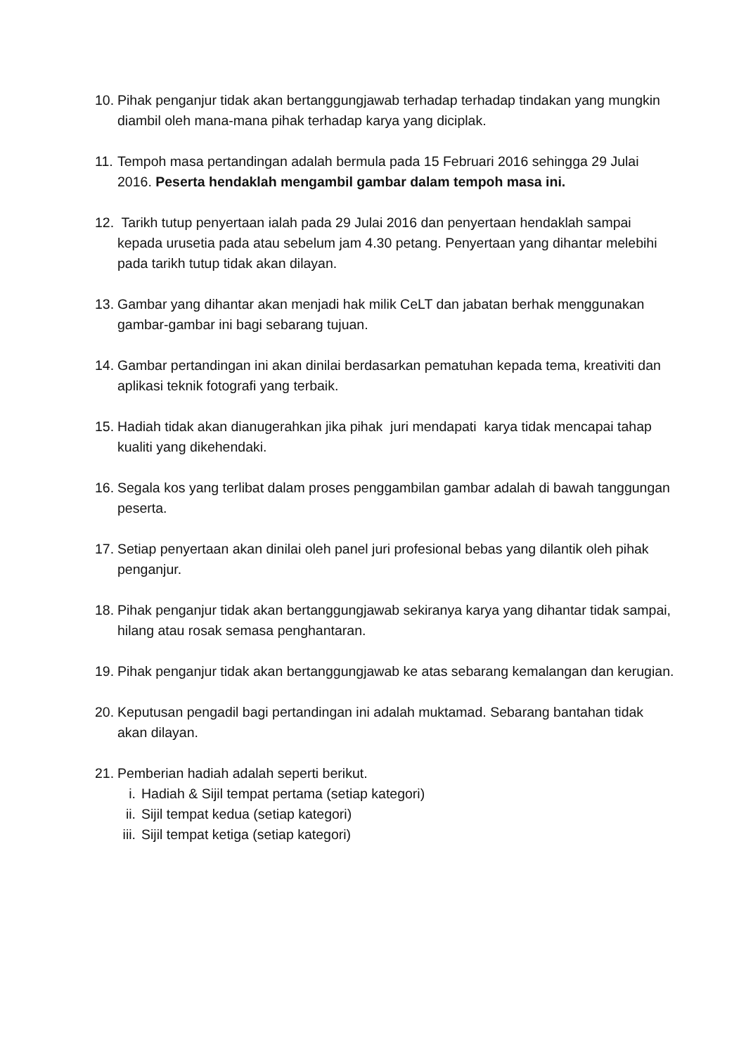10.
Pihak penganjur tidak akan bertanggungjawab terhadap terhadap tindakan yang mungkin diambil oleh mana-mana pihak terhadap karya yang diciplak.
11.
Tempoh masa pertandingan adalah bermula pada 15 Februari 2016 sehingga 29 Julai 2016. Peserta hendaklah mengambil gambar dalam tempoh masa ini.
12.
Tarikh tutup penyertaan ialah pada 29 Julai 2016 dan penyertaan hendaklah sampai kepada urusetia pada atau sebelum jam 4.30 petang. Penyertaan yang dihantar melebihi pada tarikh tutup tidak akan dilayan.
13.
Gambar yang dihantar akan menjadi hak milik CeLT dan jabatan berhak menggunakan gambar-gambar ini bagi sebarang tujuan.
14.
Gambar pertandingan ini akan dinilai berdasarkan pematuhan kepada tema, kreativiti dan aplikasi teknik fotografi yang terbaik.
15.
Hadiah tidak akan dianugerahkan jika pihak juri mendapati karya tidak mencapai tahap kualiti yang dikehendaki.
16.
Segala kos yang terlibat dalam proses penggambilan gambar adalah di bawah tanggungan peserta.
17.
Setiap penyertaan akan dinilai oleh panel juri profesional bebas yang dilantik oleh pihak penganjur.
18.
Pihak penganjur tidak akan bertanggungjawab sekiranya karya yang dihantar tidak sampai, hilang atau rosak semasa penghantaran.
19.
Pihak penganjur tidak akan bertanggungjawab ke atas sebarang kemalangan dan kerugian.
20.
Keputusan pengadil bagi pertandingan ini adalah muktamad. Sebarang bantahan tidak akan dilayan.
21.
Pemberian hadiah adalah seperti berikut.
i. Hadiah & Sijil tempat pertama (setiap kategori)
ii.
Sijil tempat kedua (setiap kategori)
iii.
Sijil tempat ketiga (setiap kategori)